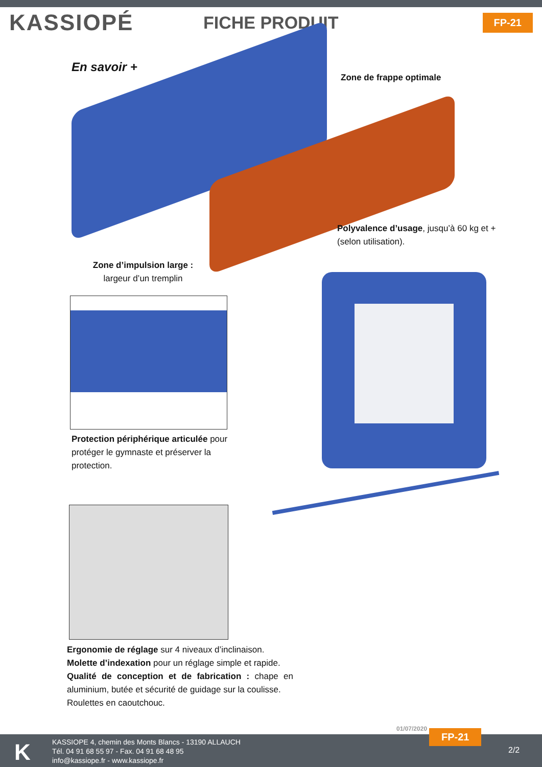KASSIOPÉ
FICHE PRODUIT
FP-21
En savoir +
Zone de frappe optimale
Polyvalence d’usage, jusqu’à 60 kg et + (selon utilisation).
Zone d’impulsion large :
largeur d’un tremplin
Protection périphérique articulée pour protéger le gymnaste et préserver la protection.
Ergonomie de réglage sur 4 niveaux d’inclinaison.
Molette d’indexation pour un réglage simple et rapide.
Qualité de conception et de fabrication : chape en aluminium, butée et sécurité de guidage sur la coulisse.
Roulettes en caoutchouc.
01/07/2020
K
KASSIOPE 4, chemin des Monts Blancs - 13190 ALLAUCH
Tél. 04 91 68 55 97 - Fax. 04 91 68 48 95
info@kassiope.fr - www.kassiope.fr
FP-21
2/2